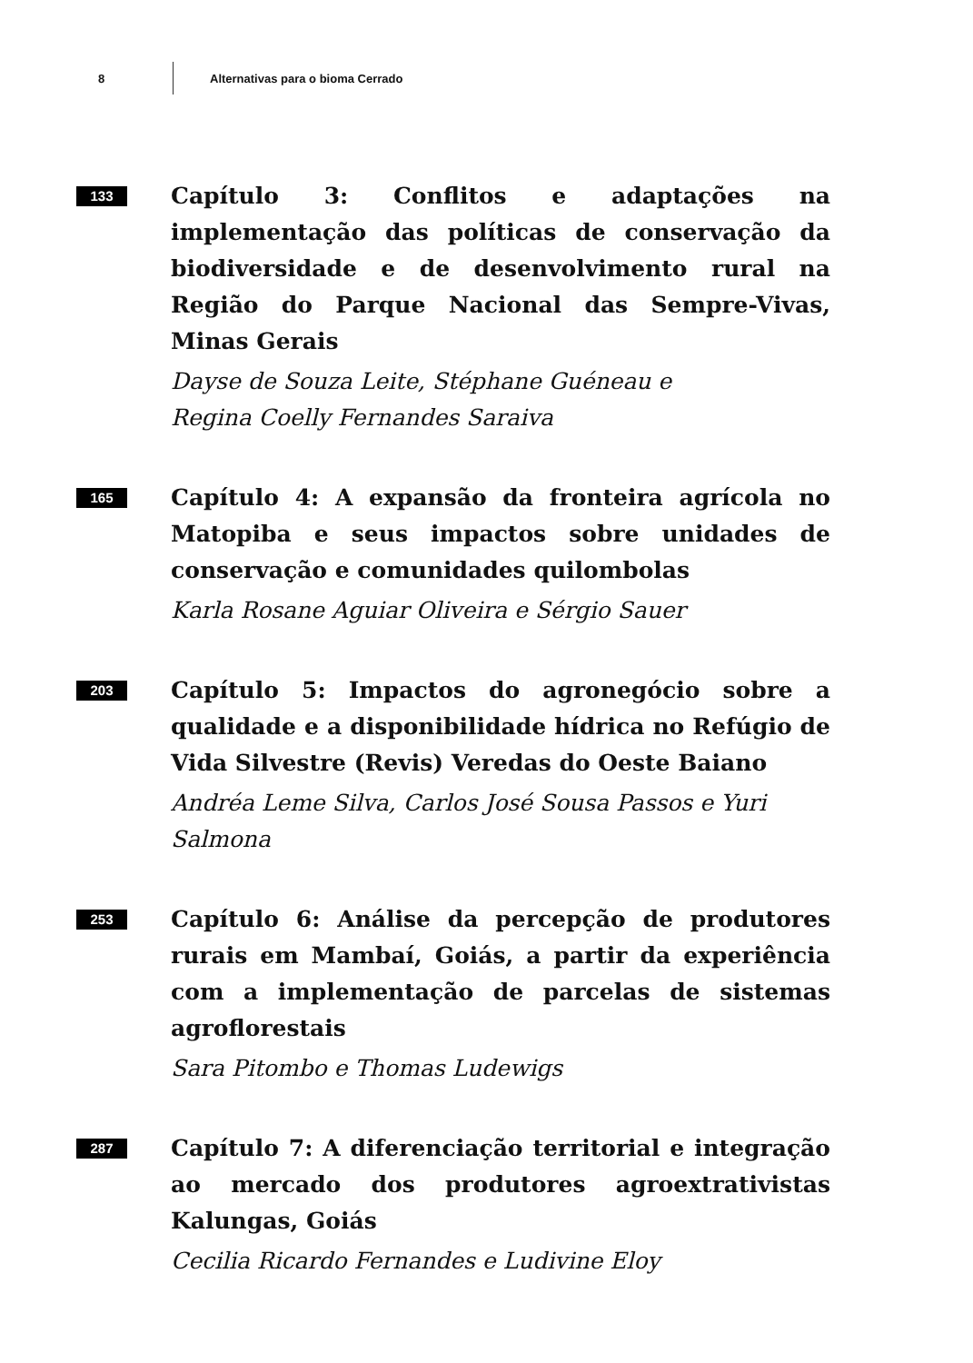8 Alternativas para o bioma Cerrado
133
Capítulo 3: Conflitos e adaptações na implementação das políticas de conservação da biodiversidade e de desenvolvimento rural na Região do Parque Nacional das Sempre-Vivas, Minas Gerais
Dayse de Souza Leite, Stéphane Guéneau e
Regina Coelly Fernandes Saraiva
165
Capítulo 4: A expansão da fronteira agrícola no Matopiba e seus impactos sobre unidades de conservação e comunidades quilombolas
Karla Rosane Aguiar Oliveira e Sérgio Sauer
203
Capítulo 5: Impactos do agronegócio sobre a qualidade e a disponibilidade hídrica no Refúgio de Vida Silvestre (Revis) Veredas do Oeste Baiano
Andréa Leme Silva, Carlos José Sousa Passos e Yuri Salmona
253
Capítulo 6: Análise da percepção de produtores rurais em Mambaí, Goiás, a partir da experiência com a implementação de parcelas de sistemas agroflorestais
Sara Pitombo e Thomas Ludewigs
287
Capítulo 7: A diferenciação territorial e integração ao mercado dos produtores agroextrativistas Kalungas, Goiás
Cecilia Ricardo Fernandes e Ludivine Eloy